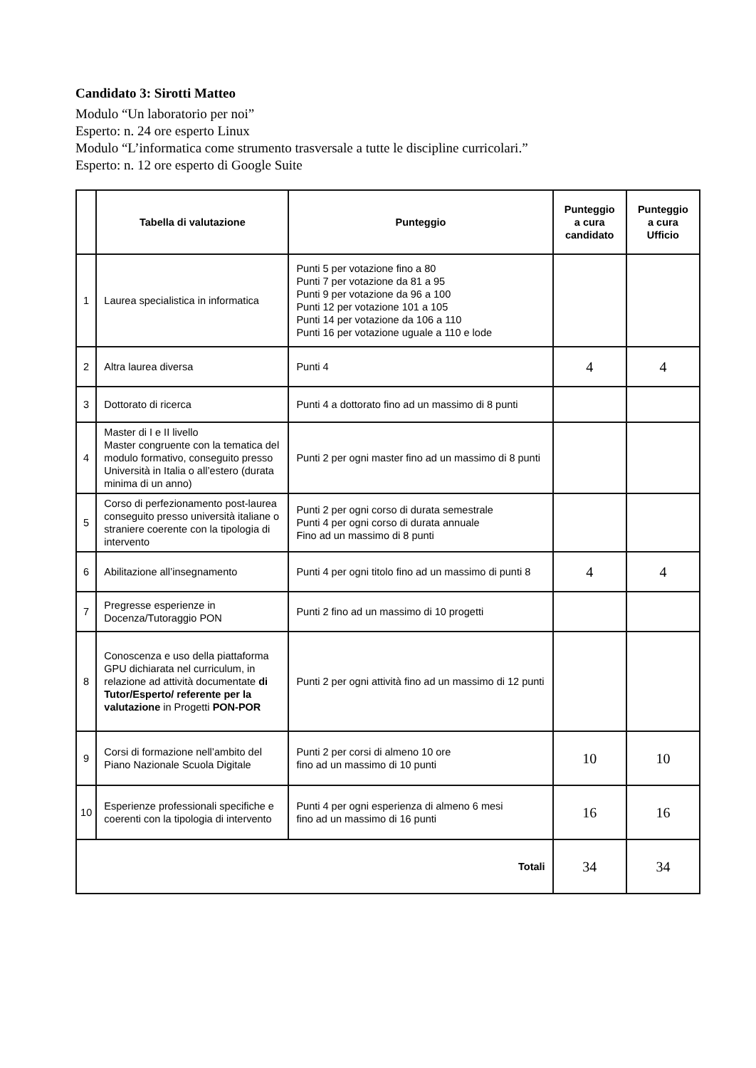Candidato 3: Sirotti Matteo
Modulo “Un laboratorio per noi”
Esperto: n. 24 ore esperto Linux
Modulo “L’informatica come strumento trasversale a tutte le discipline curricolari.”
Esperto: n. 12 ore esperto di Google Suite
| | Tabella di valutazione | Punteggio | Punteggio a cura candidato | Punteggio a cura Ufficio |
| --- | --- | --- | --- | --- |
| 1 | Laurea specialistica in informatica | Punti 5 per votazione fino a 80 Punti 7 per votazione da 81 a 95 Punti 9 per votazione da 96 a 100 Punti 12 per votazione 101 a 105 Punti 14 per votazione da 106 a 110 Punti 16 per votazione uguale a 110 e lode | | |
| 2 | Altra laurea diversa | Punti 4 | 4 | 4 |
| 3 | Dottorato di ricerca | Punti 4 a dottorato fino ad un massimo di 8 punti | | |
| 4 | Master di I e II livello Master congruente con la tematica del modulo formativo, conseguito presso Università in Italia o all’estero (durata minima di un anno) | Punti 2 per ogni master fino ad un massimo di 8 punti | | |
| 5 | Corso di perfezionamento post-laurea conseguito presso università italiane o straniere coerente con la tipologia di intervento | Punti 2 per ogni corso di durata semestrale Punti 4 per ogni corso di durata annuale Fino ad un massimo di 8 punti | | |
| 6 | Abilitazione all’insegnamento | Punti 4 per ogni titolo fino ad un massimo di punti 8 | 4 | 4 |
| 7 | Pregresse esperienze in Docenza/Tutoraggio PON | Punti 2 fino ad un massimo di 10 progetti | | |
| 8 | Conoscenza e uso della piattaforma GPU dichiarata nel curriculum, in relazione ad attività documentate di Tutor/Esperto/ referente per la valutazione in Progetti PON-POR | Punti 2 per ogni attività fino ad un massimo di 12 punti | | |
| 9 | Corsi di formazione nell’ambito del Piano Nazionale Scuola Digitale | Punti 2 per corsi di almeno 10 ore fino ad un massimo di 10 punti | 10 | 10 |
| 10 | Esperienze professionali specifiche e coerenti con la tipologia di intervento | Punti 4 per ogni esperienza di almeno 6 mesi fino ad un massimo di 16 punti | 16 | 16 |
| Totali | | | 34 | 34 |